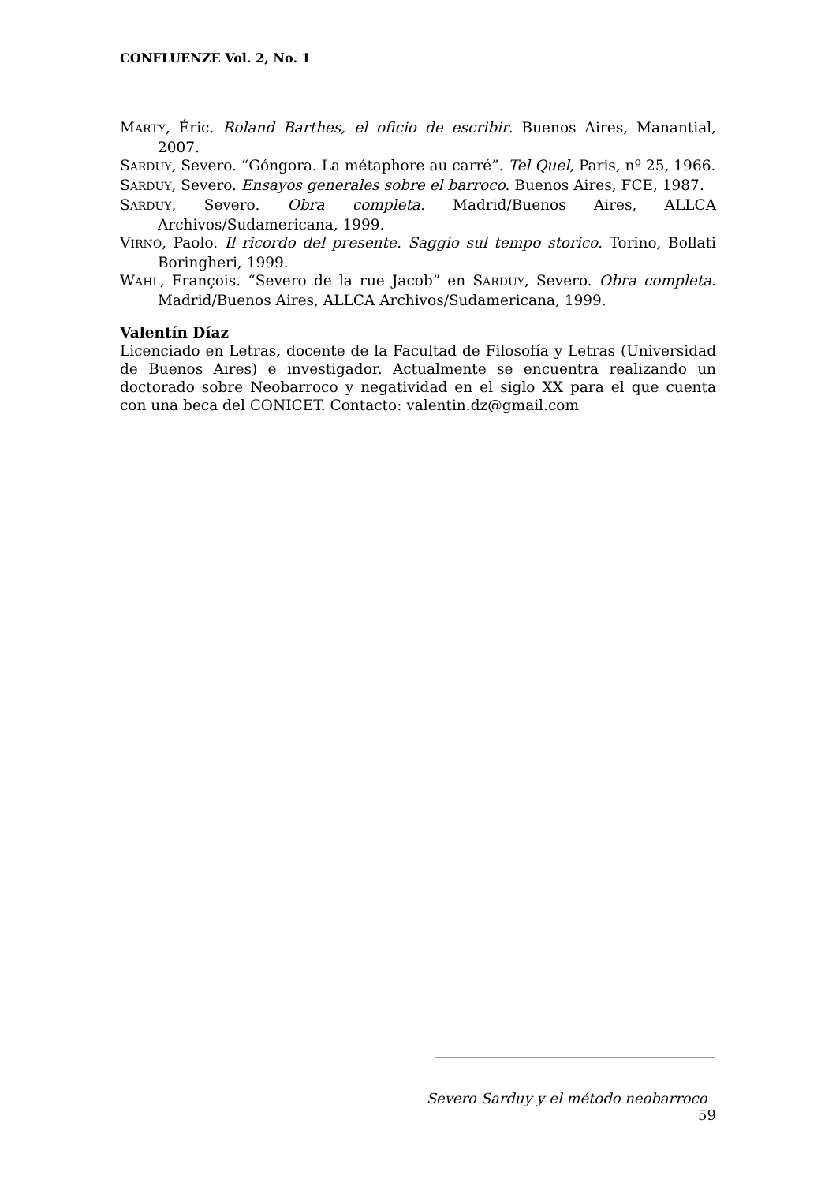CONFLUENZE Vol. 2, No. 1
MARTY, Éric. Roland Barthes, el oficio de escribir. Buenos Aires, Manantial, 2007.
SARDUY, Severo. “Góngora. La métaphore au carré”. Tel Quel, Paris, nº 25, 1966.
SARDUY, Severo. Ensayos generales sobre el barroco. Buenos Aires, FCE, 1987.
SARDUY, Severo. Obra completa. Madrid/Buenos Aires, ALLCA Archivos/Sudamericana, 1999.
VIRNO, Paolo. Il ricordo del presente. Saggio sul tempo storico. Torino, Bollati Boringheri, 1999.
WAHL, François. “Severo de la rue Jacob” en SARDUY, Severo. Obra completa. Madrid/Buenos Aires, ALLCA Archivos/Sudamericana, 1999.
Valentín Díaz
Licenciado en Letras, docente de la Facultad de Filosofía y Letras (Universidad de Buenos Aires) e investigador. Actualmente se encuentra realizando un doctorado sobre Neobarroco y negatividad en el siglo XX para el que cuenta con una beca del CONICET. Contacto: valentin.dz@gmail.com
Severo Sarduy y el método neobarroco 59